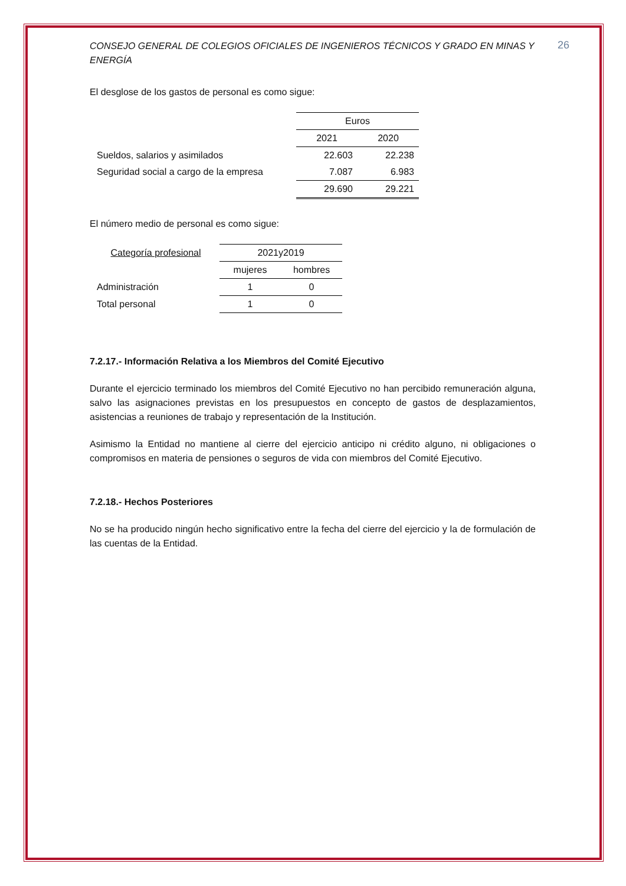26
CONSEJO GENERAL DE COLEGIOS OFICIALES DE INGENIEROS TÉCNICOS Y GRADO EN MINAS Y ENERGÍA
El desglose de los gastos de personal es como sigue:
| | Euros | |
| | 2021 | 2020 |
| Sueldos, salarios y asimilados | 22.603 | 22.238 |
| Seguridad social a cargo de la empresa | 7.087 | 6.983 |
| | 29.690 | 29.221 |
El número medio de personal es como sigue:
| Categoría profesional | 2021y2019 | |
| | mujeres | hombres |
| Administración | 1 | 0 |
| Total personal | 1 | 0 |
7.2.17.- Información Relativa a los Miembros del Comité Ejecutivo
Durante el ejercicio terminado los miembros del Comité Ejecutivo no han percibido remuneración alguna, salvo las asignaciones previstas en los presupuestos en concepto de gastos de desplazamientos, asistencias a reuniones de trabajo y representación de la Institución.
Asimismo la Entidad no mantiene al cierre del ejercicio anticipo ni crédito alguno, ni obligaciones o compromisos en materia de pensiones o seguros de vida con miembros del Comité Ejecutivo.
7.2.18.- Hechos Posteriores
No se ha producido ningún hecho significativo entre la fecha del cierre del ejercicio y la de formulación de las cuentas de la Entidad.